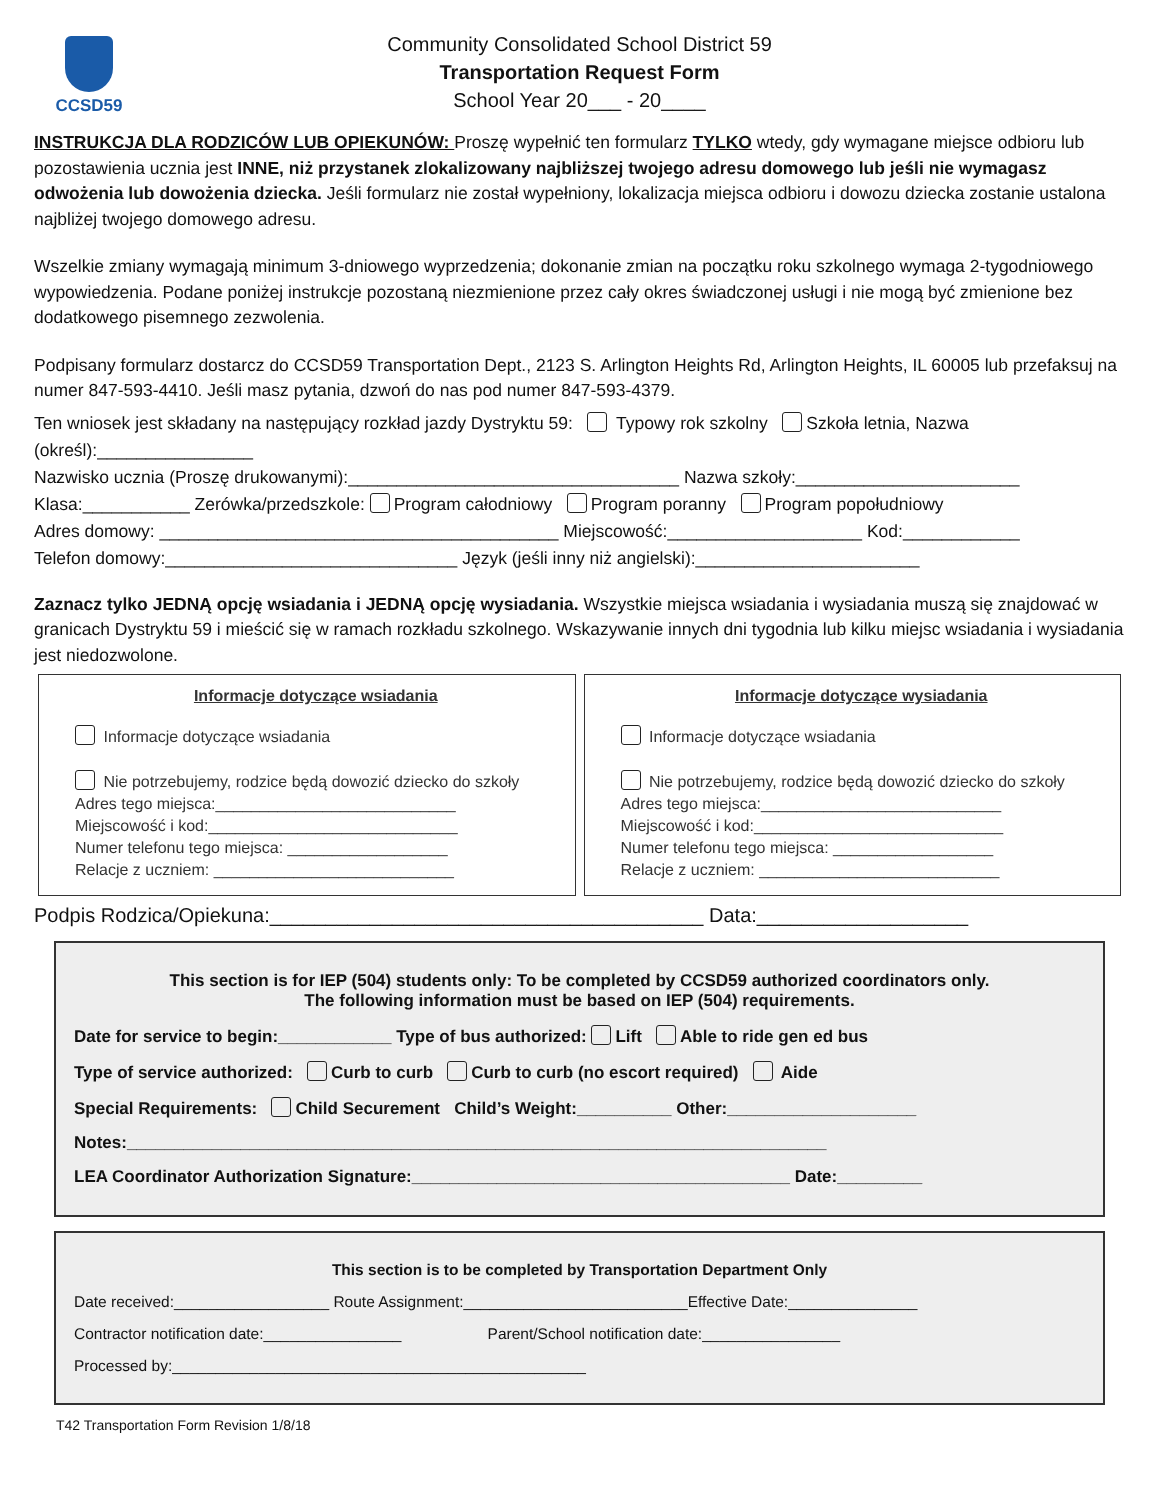CCSD59
Community Consolidated School District 59
Transportation Request Form
School Year 20___ - 20____
INSTRUKCJA DLA RODZICÓW LUB OPIEKUNÓW: Proszę wypełnić ten formularz TYLKO wtedy, gdy wymagane miejsce odbioru lub pozostawienia ucznia jest INNE, niż przystanek zlokalizowany najbliższej twojego adresu domowego lub jeśli nie wymagasz odwożenia lub dowożenia dziecka. Jeśli formularz nie został wypełniony, lokalizacja miejsca odbioru i dowozu dziecka zostanie ustalona najbliżej twojego domowego adresu.
Wszelkie zmiany wymagają minimum 3-dniowego wyprzedzenia; dokonanie zmian na początku roku szkolnego wymaga 2-tygodniowego wypowiedzenia. Podane poniżej instrukcje pozostaną niezmienione przez cały okres świadczonej usługi i nie mogą być zmienione bez dodatkowego pisemnego zezwolenia.
Podpisany formularz dostarcz do CCSD59 Transportation Dept., 2123 S. Arlington Heights Rd, Arlington Heights, IL 60005 lub przefaksuj na numer 847-593-4410. Jeśli masz pytania, dzwoń do nas pod numer 847-593-4379.
Ten wniosek jest składany na następujący rozkład jazdy Dystryktu 59: Typowy rok szkolny Szkoła letnia, Nazwa (określ):________________
Nazwisko ucznia (Proszę drukowanymi):__________________________________ Nazwa szkoły:_______________________
Klasa:___________ Zerówka/przedszkole: Program całodniowy Program poranny Program popołudniowy
Adres domowy: _________________________________________ Miejscowość:____________________ Kod:____________
Telefon domowy:______________________________ Język (jeśli inny niż angielski):_______________________
Zaznacz tylko JEDNĄ opcję wsiadania i JEDNĄ opcję wysiadania. Wszystkie miejsca wsiadania i wysiadania muszą się znajdować w granicach Dystryktu 59 i mieścić się w ramach rozkładu szkolnego. Wskazywanie innych dni tygodnia lub kilku miejsc wsiadania i wysiadania jest niedozwolone.
Informacje dotyczące wsiadania
Informacje dotyczące wsiadania
Nie potrzebujemy, rodzice będą dowozić dziecko do szkoły
Adres tego miejsca:___________________________
Miejscowość i kod:____________________________
Numer telefonu tego miejsca: __________________
Relacje z uczniem: ___________________________
Informacje dotyczące wysiadania
Informacje dotyczące wsiadania
Nie potrzebujemy, rodzice będą dowozić dziecko do szkoły
Adres tego miejsca:___________________________
Miejscowość i kod:____________________________
Numer telefonu tego miejsca: __________________
Relacje z uczniem: ___________________________
Podpis Rodzica/Opiekuna:_______________________________________ Data:___________________
This section is for IEP (504) students only: To be completed by CCSD59 authorized coordinators only.
The following information must be based on IEP (504) requirements.
Date for service to begin:____________ Type of bus authorized: Lift Able to ride gen ed bus
Type of service authorized: Curb to curb Curb to curb (no escort required) Aide
Special Requirements: Child Securement Child’s Weight:__________ Other:____________________
Notes:__________________________________________________________________________
LEA Coordinator Authorization Signature:________________________________________ Date:_________
This section is to be completed by Transportation Department Only
Date received:__________________ Route Assignment:__________________________Effective Date:_______________
Contractor notification date:________________ Parent/School notification date:________________
Processed by:________________________________________________
T42 Transportation Form Revision 1/8/18